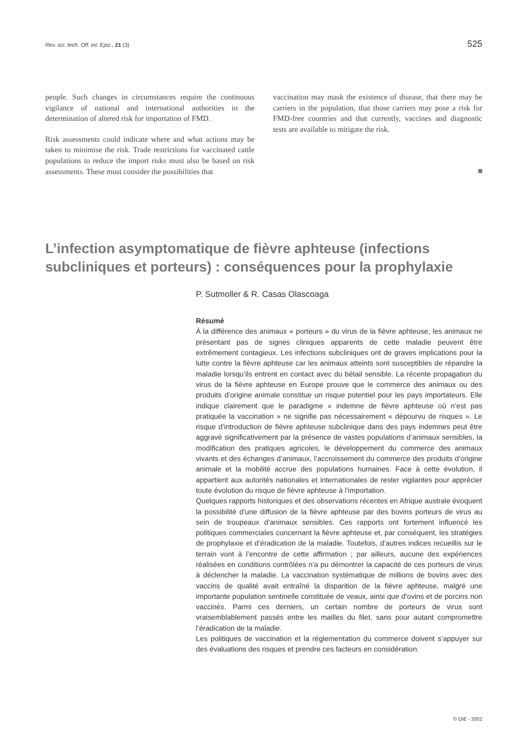Rev. sci. tech. Off. int. Epiz., 21 (3) 525
people. Such changes in circumstances require the continuous vigilance of national and international authorities in the determination of altered risk for importation of FMD.
Risk assessments could indicate where and what actions may be taken to minimise the risk. Trade restrictions for vaccinated cattle populations to reduce the import risks must also be based on risk assessments. These must consider the possibilities that
vaccination may mask the existence of disease, that there may be carriers in the population, that those carriers may pose a risk for FMD-free countries and that currently, vaccines and diagnostic tests are available to mitigate the risk.
L’infection asymptomatique de fièvre aphteuse (infections subcliniques et porteurs) : conséquences pour la prophylaxie
P. Sutmoller & R. Casas Olascoaga
Résumé
À la différence des animaux « porteurs » du virus de la fièvre aphteuse, les animaux ne présentant pas de signes cliniques apparents de cette maladie peuvent être extrêmement contagieux. Les infections subcliniques ont de graves implications pour la lutte contre la fièvre aphteuse car les animaux atteints sont susceptibles de répandre la maladie lorsqu’ils entrent en contact avec du bétail sensible. La récente propagation du virus de la fièvre aphteuse en Europe prouve que le commerce des animaux ou des produits d’origine animale constitue un risque potentiel pour les pays importateurs. Elle indique clairement que le paradigme « indemne de fièvre aphteuse où n’est pas pratiquée la vaccination » ne signifie pas nécessairement « dépourvu de risques ». Le risque d’introduction de fièvre aphteuse subclinique dans des pays indemnes peut être aggravé significativement par la présence de vastes populations d’animaux sensibles, la modification des pratiques agricoles, le développement du commerce des animaux vivants et des échanges d’animaux, l’accroissement du commerce des produits d’origine animale et la mobilité accrue des populations humaines. Face à cette évolution, il appartient aux autorités nationales et internationales de rester vigilantes pour apprécier toute évolution du risque de fièvre aphteuse à l’importation.
Quelques rapports historiques et des observations récentes en Afrique australe évoquent la possibilité d’une diffusion de la fièvre aphteuse par des bovins porteurs de virus au sein de troupeaux d’animaux sensibles. Ces rapports ont fortement influencé les politiques commerciales concernant la fièvre aphteuse et, par conséquent, les stratégies de prophylaxie et d’éradication de la maladie. Toutefois, d’autres indices recueillis sur le terrain vont à l’encontre de cette affirmation ; par ailleurs, aucune des expériences réalisées en conditions contrôlées n’a pu démontrer la capacité de ces porteurs de virus à déclencher la maladie. La vaccination systématique de millions de bovins avec des vaccins de qualité avait entraîné la disparition de la fièvre aphteuse, malgré une importante population sentinelle constituée de veaux, ainsi que d’ovins et de porcins non vaccinés. Parmi ces derniers, un certain nombre de porteurs de virus sont vraisemblablement passés entre les mailles du filet, sans pour autant compromettre l’éradication de la maladie.
Les politiques de vaccination et la réglementation du commerce doivent s’appuyer sur des évaluations des risques et prendre ces facteurs en considération.
© OIE - 2002